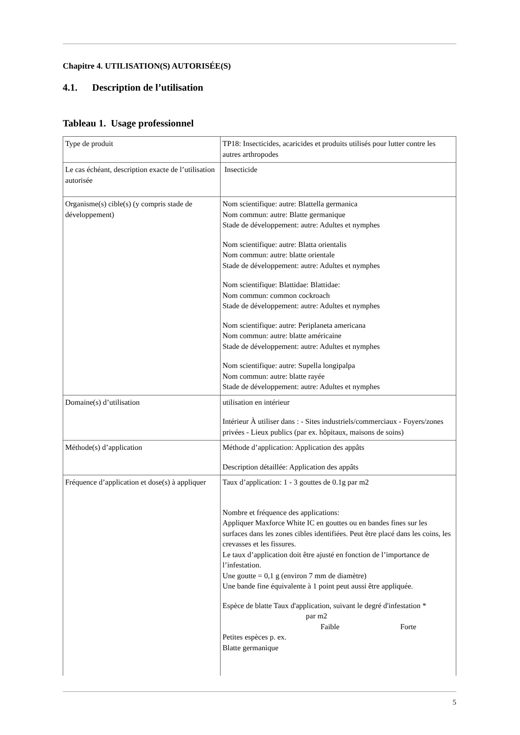Chapitre 4. UTILISATION(S) AUTORISÉE(S)
4.1. Description de l’utilisation
Tableau 1. Usage professionnel
| Type de produit | TP18: Insecticides, acaricides et produits utilisés pour lutter contre les autres arthropodes |
| Le cas échéant, description exacte de l’utilisation autorisée | Insecticide |
| Organisme(s) cible(s) (y compris stade de développement) | Nom scientifique: autre: Blattella germanica Nom commun: autre: Blatte germanique Stade de développement: autre: Adultes et nymphes Nom scientifique: autre: Blatta orientalis Nom commun: autre: blatte orientale Stade de développement: autre: Adultes et nymphes Nom scientifique: Blattidae: Blattidae: Nom commun: common cockroach Stade de développement: autre: Adultes et nymphes Nom scientifique: autre: Periplaneta americana Nom commun: autre: blatte américaine Stade de développement: autre: Adultes et nymphes Nom scientifique: autre: Supella longipalpa Nom commun: autre: blatte rayée Stade de développement: autre: Adultes et nymphes |
| Domaine(s) d’utilisation | utilisation en intérieur Intérieur À utiliser dans : - Sites industriels/commerciaux - Foyers/zones privées - Lieux publics (par ex. hôpitaux, maisons de soins) |
| Méthode(s) d’application | Méthode d’application: Application des appâts Description détaillée: Application des appâts |
| Fréquence d’application et dose(s) à appliquer | Taux d’application: 1 - 3 gouttes de 0.1g par m2 Nombre et fréquence des applications: Appliquer Maxforce White IC en gouttes ou en bandes fines sur les surfaces dans les zones cibles identifiées. Peut être placé dans les coins, les crevasses et les fissures. Le taux d’application doit être ajusté en fonction de l’importance de l’infestation. Une goutte = 0,1 g (environ 7 mm de diamètre) Une bande fine équivalente à 1 point peut aussi être appliquée. Espèce de blatte Taux d'application, suivant le degré d'infestation * par m2 Faible Forte Petites espèces p. ex. Blatte germanique |
5